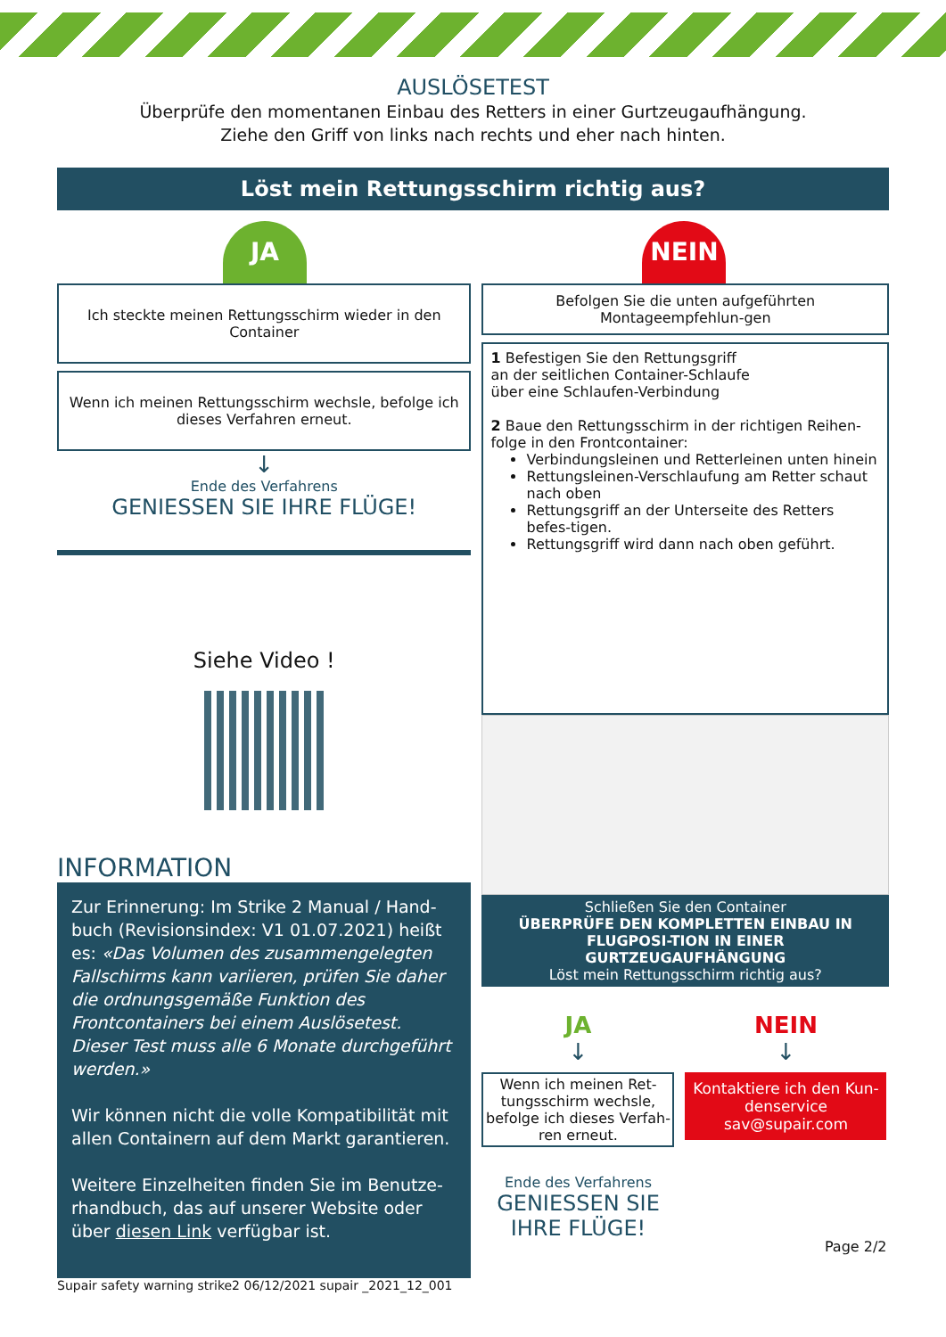AUSLÖSETEST
Überprüfe den momentanen Einbau des Retters in einer Gurtzeugaufhängung.
Ziehe den Griff von links nach rechts und eher nach hinten.
Löst mein Rettungsschirm richtig aus?
JA
Ich steckte meinen Rettungsschirm wieder in den Container
Wenn ich meinen Rettungsschirm wechsle, befolge ich dieses Verfahren erneut.
↓
Ende des Verfahrens
GENIESSEN SIE IHRE FLÜGE!
Siehe Video !
INFORMATION
Zur Erinnerung: Im Strike 2 Manual / Hand-buch (Revisionsindex: V1 01.07.2021) heißt es: «Das Volumen des zusammengelegten Fallschirms kann variieren, prüfen Sie daher die ordnungsgemäße Funktion des Frontcontainers bei einem Auslösetest. Dieser Test muss alle 6 Monate durchgeführt werden.»
Wir können nicht die volle Kompatibilität mit allen Containern auf dem Markt garantieren.
Weitere Einzelheiten finden Sie im Benutze-rhandbuch, das auf unserer Website oder über diesen Link verfügbar ist.
Supair safety warning strike2 06/12/2021 supair _2021_12_001
NEIN
Befolgen Sie die unten aufgeführten Montageempfehlun-gen
1 Befestigen Sie den Rettungsgriff
an der seitlichen Container-Schlaufe
über eine Schlaufen-Verbindung
2 Baue den Rettungsschirm in der richtigen Reihen-folge in den Frontcontainer:
Verbindungsleinen und Retterleinen unten hinein
Rettungsleinen-Verschlaufung am Retter schaut nach oben
Rettungsgriff an der Unterseite des Retters befes-tigen.
Rettungsgriff wird dann nach oben geführt.
Schließen Sie den Container
ÜBERPRÜFE DEN KOMPLETTEN EINBAU IN FLUGPOSI-TION IN EINER GURTZEUGAUFHÄNGUNG
Löst mein Rettungsschirm richtig aus?
JA
↓
Wenn ich meinen Ret-tungsschirm wechsle, befolge ich dieses Verfah-ren erneut.
Ende des Verfahrens
GENIESSEN SIE IHRE FLÜGE!
NEIN
↓
Kontaktiere ich den Kun-denservice
sav@supair.com
Page 2/2